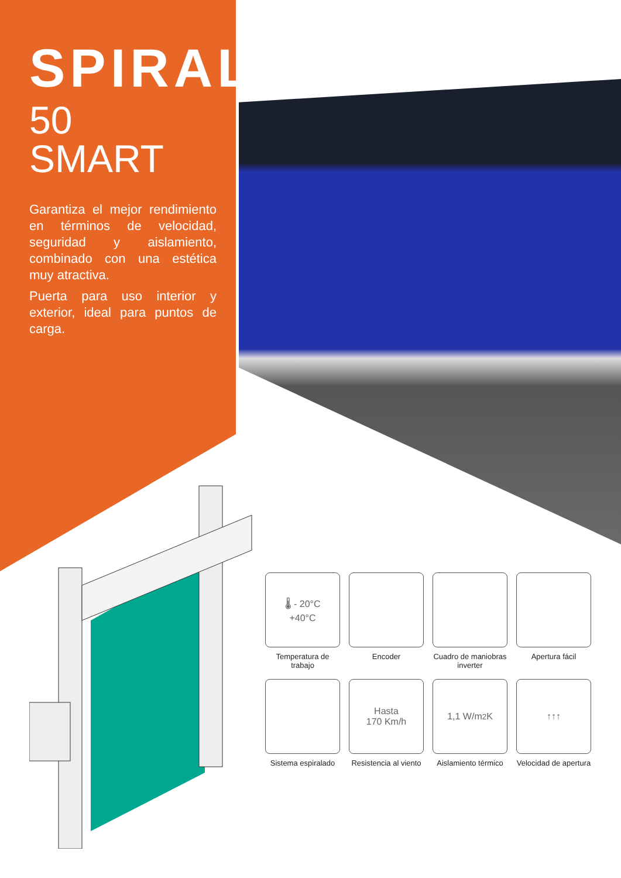SPIRAL
50 SMART
Garantiza el mejor rendimiento en términos de velocidad, seguridad y aislamiento, combinado con una estética muy atractiva.
Puerta para uso interior y exterior, ideal para puntos de carga.
🌡 - 20°C
+40°C
Temperatura de trabajo
Encoder
Cuadro de maniobras inverter
Apertura fácil
Sistema espiralado
Hasta
170 Km/h
Resistencia al viento
1,1 W/m<sup>2</sup> K
Aislamiento térmico
↑↑↑
Velocidad de apertura